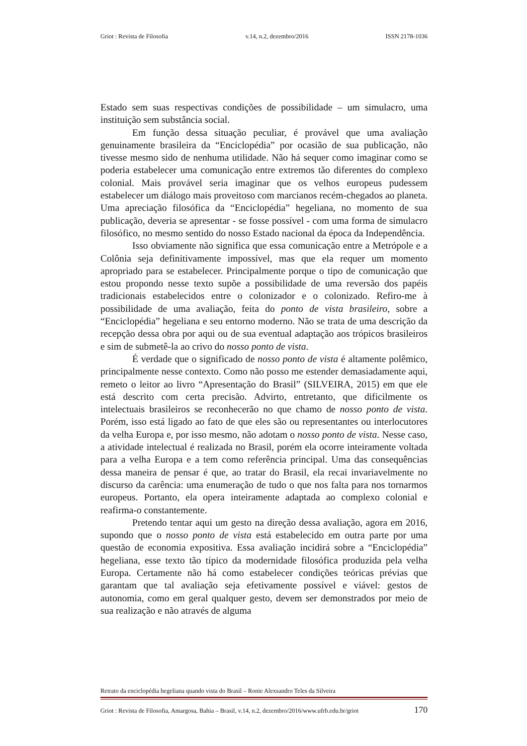Griot : Revista de Filosofia v.14, n.2, dezembro/2016 ISSN 2178-1036
Estado sem suas respectivas condições de possibilidade – um simulacro, uma instituição sem substância social.
Em função dessa situação peculiar, é provável que uma avaliação genuinamente brasileira da “Enciclopédia” por ocasião de sua publicação, não tivesse mesmo sido de nenhuma utilidade. Não há sequer como imaginar como se poderia estabelecer uma comunicação entre extremos tão diferentes do complexo colonial. Mais provável seria imaginar que os velhos europeus pudessem estabelecer um diálogo mais proveitoso com marcianos recém-chegados ao planeta. Uma apreciação filosófica da “Enciclopédia” hegeliana, no momento de sua publicação, deveria se apresentar - se fosse possível - com uma forma de simulacro filosófico, no mesmo sentido do nosso Estado nacional da época da Independência.
Isso obviamente não significa que essa comunicação entre a Metrópole e a Colônia seja definitivamente impossível, mas que ela requer um momento apropriado para se estabelecer. Principalmente porque o tipo de comunicação que estou propondo nesse texto supõe a possibilidade de uma reversão dos papéis tradicionais estabelecidos entre o colonizador e o colonizado. Refiro-me à possibilidade de uma avaliação, feita do ponto de vista brasileiro, sobre a “Enciclopédia” hegeliana e seu entorno moderno. Não se trata de uma descrição da recepção dessa obra por aqui ou de sua eventual adaptação aos trópicos brasileiros e sim de submetê-la ao crivo do nosso ponto de vista.
É verdade que o significado de nosso ponto de vista é altamente polêmico, principalmente nesse contexto. Como não posso me estender demasiadamente aqui, remeto o leitor ao livro “Apresentação do Brasil” (SILVEIRA, 2015) em que ele está descrito com certa precisão. Advirto, entretanto, que dificilmente os intelectuais brasileiros se reconhecerão no que chamo de nosso ponto de vista. Porém, isso está ligado ao fato de que eles são ou representantes ou interlocutores da velha Europa e, por isso mesmo, não adotam o nosso ponto de vista. Nesse caso, a atividade intelectual é realizada no Brasil, porém ela ocorre inteiramente voltada para a velha Europa e a tem como referência principal. Uma das consequências dessa maneira de pensar é que, ao tratar do Brasil, ela recai invariavelmente no discurso da carência: uma enumeração de tudo o que nos falta para nos tornarmos europeus. Portanto, ela opera inteiramente adaptada ao complexo colonial e reafirma-o constantemente.
Pretendo tentar aqui um gesto na direção dessa avaliação, agora em 2016, supondo que o nosso ponto de vista está estabelecido em outra parte por uma questão de economia expositiva. Essa avaliação incidirá sobre a “Enciclopédia” hegeliana, esse texto tão típico da modernidade filosófica produzida pela velha Europa. Certamente não há como estabelecer condições teóricas prévias que garantam que tal avaliação seja efetivamente possível e viável: gestos de autonomia, como em geral qualquer gesto, devem ser demonstrados por meio de sua realização e não através de alguma
Retrato da enciclopédia hegeliana quando vista do Brasil – Ronie Alexsandro Teles da Silveira
Griot : Revista de Filosofia, Amargosa, Bahia – Brasil, v.14, n.2, dezembro/2016/www.ufrb.edu.br/griot 170